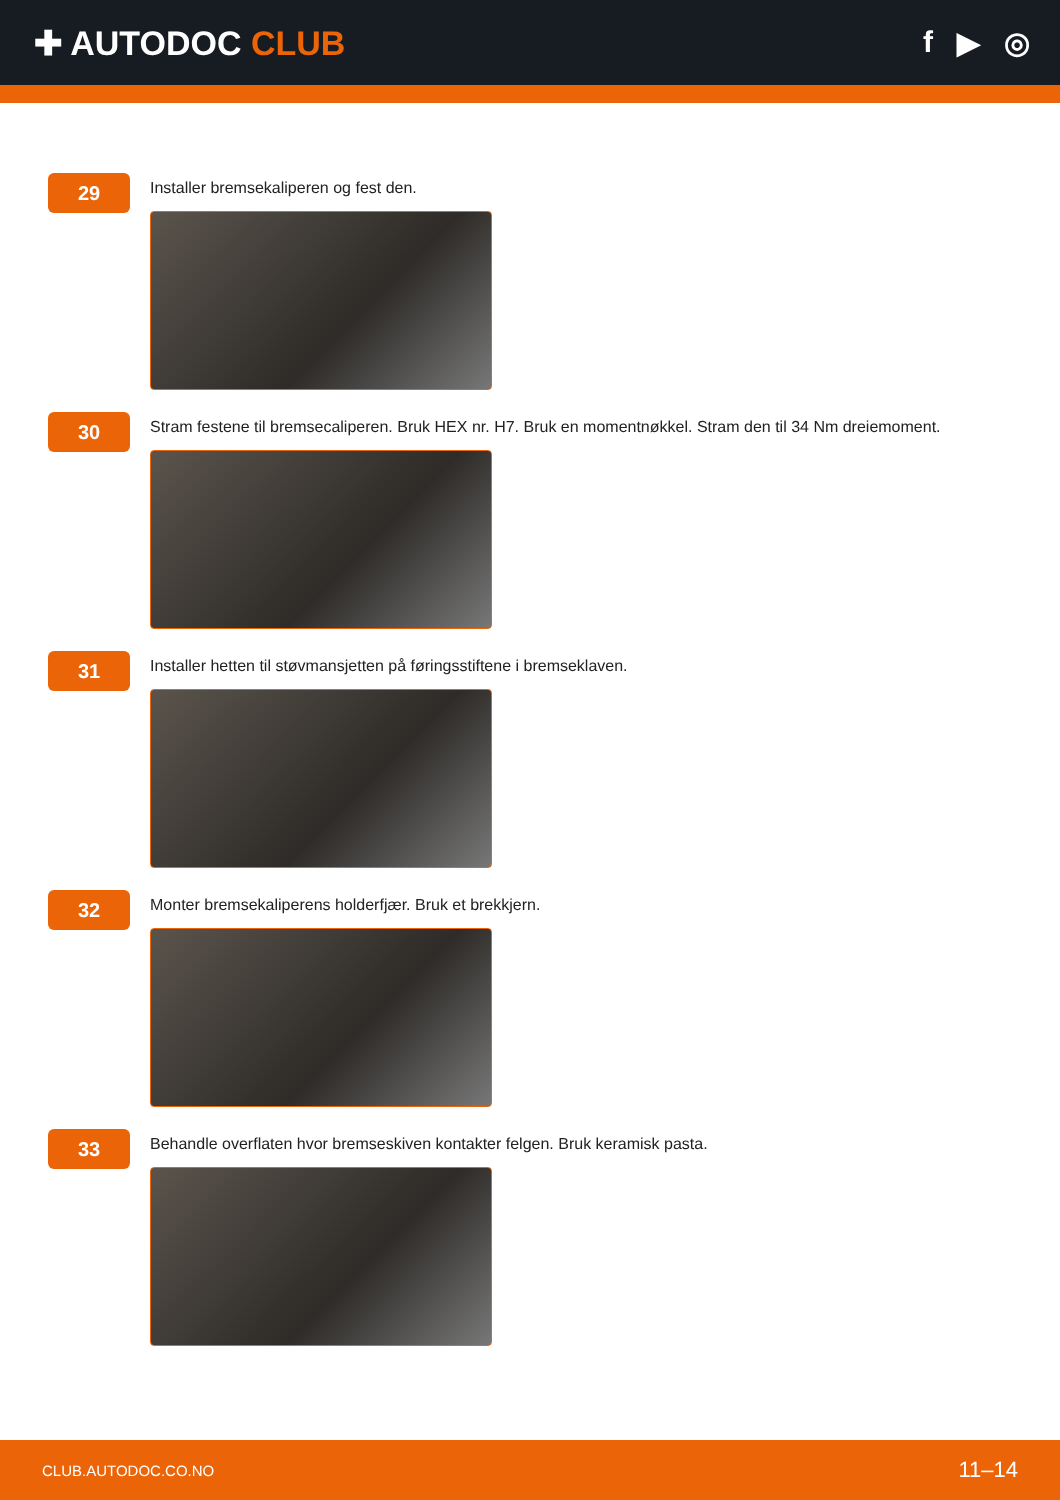✚ AUTODOC CLUB f ▶ ◎
29
Installer bremsekaliperen og fest den.
30
Stram festene til bremsecaliperen. Bruk HEX nr. H7. Bruk en momentnøkkel. Stram den til 34 Nm dreiemoment.
31
Installer hetten til støvmansjetten på føringsstiftene i bremseklaven.
32
Monter bremsekaliperens holderfjær. Bruk et brekkjern.
33
Behandle overflaten hvor bremseskiven kontakter felgen. Bruk keramisk pasta.
CLUB.AUTODOC.CO.NO 11–14